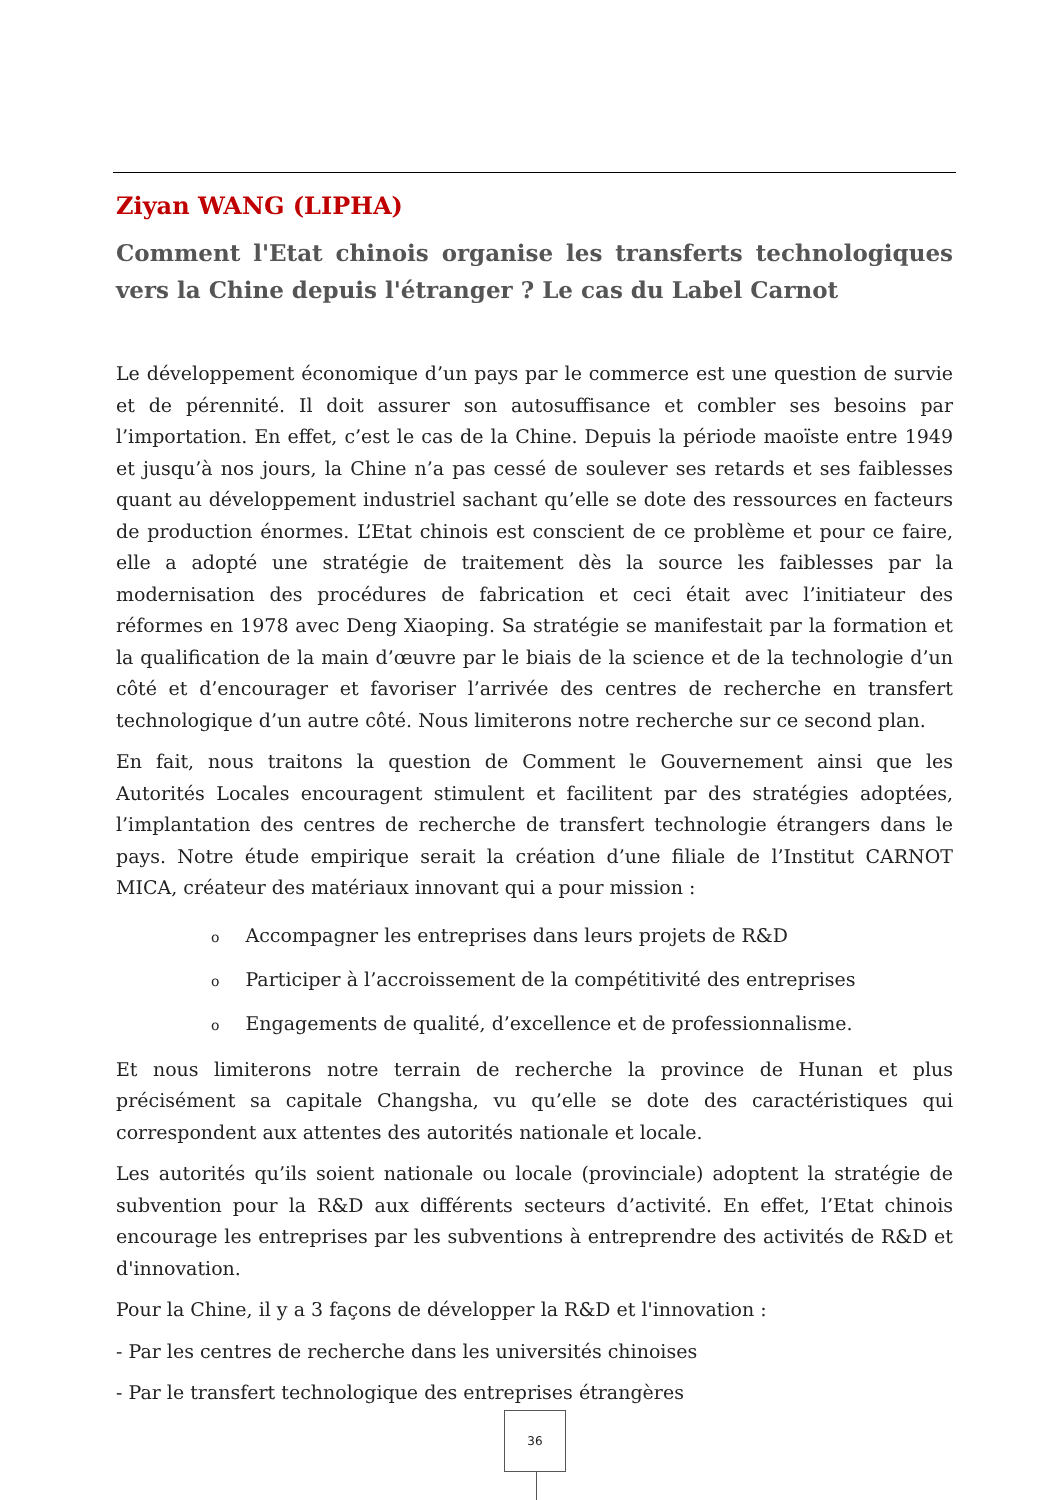Ziyan WANG (LIPHA)
Comment l'Etat chinois organise les transferts technologiques vers la Chine depuis l'étranger ? Le cas du Label Carnot
Le développement économique d’un pays par le commerce est une question de survie et de pérennité. Il doit assurer son autosuffisance et combler ses besoins par l’importation. En effet, c’est le cas de la Chine. Depuis la période maoïste entre 1949 et jusqu’à nos jours, la Chine n’a pas cessé de soulever ses retards et ses faiblesses quant au développement industriel sachant qu’elle se dote des ressources en facteurs de production énormes. L’Etat chinois est conscient de ce problème et pour ce faire, elle a adopté une stratégie de traitement dès la source les faiblesses par la modernisation des procédures de fabrication et ceci était avec l’initiateur des réformes en 1978 avec Deng Xiaoping. Sa stratégie se manifestait par la formation et la qualification de la main d’œuvre par le biais de la science et de la technologie d’un côté et d’encourager et favoriser l’arrivée des centres de recherche en transfert technologique d’un autre côté. Nous limiterons notre recherche sur ce second plan.
En fait, nous traitons la question de Comment le Gouvernement ainsi que les Autorités Locales encouragent stimulent et facilitent par des stratégies adoptées, l’implantation des centres de recherche de transfert technologie étrangers dans le pays. Notre étude empirique serait la création d’une filiale de l’Institut CARNOT MICA, créateur des matériaux innovant qui a pour mission :
o Accompagner les entreprises dans leurs projets de R&D
o Participer à l’accroissement de la compétitivité des entreprises
o Engagements de qualité, d’excellence et de professionnalisme.
Et nous limiterons notre terrain de recherche la province de Hunan et plus précisément sa capitale Changsha, vu qu’elle se dote des caractéristiques qui correspondent aux attentes des autorités nationale et locale.
Les autorités qu’ils soient nationale ou locale (provinciale) adoptent la stratégie de subvention pour la R&D aux différents secteurs d’activité. En effet, l’Etat chinois encourage les entreprises par les subventions à entreprendre des activités de R&D et d'innovation.
Pour la Chine, il y a 3 façons de développer la R&D et l'innovation :
- Par les centres de recherche dans les universités chinoises
- Par le transfert technologique des entreprises étrangères
36